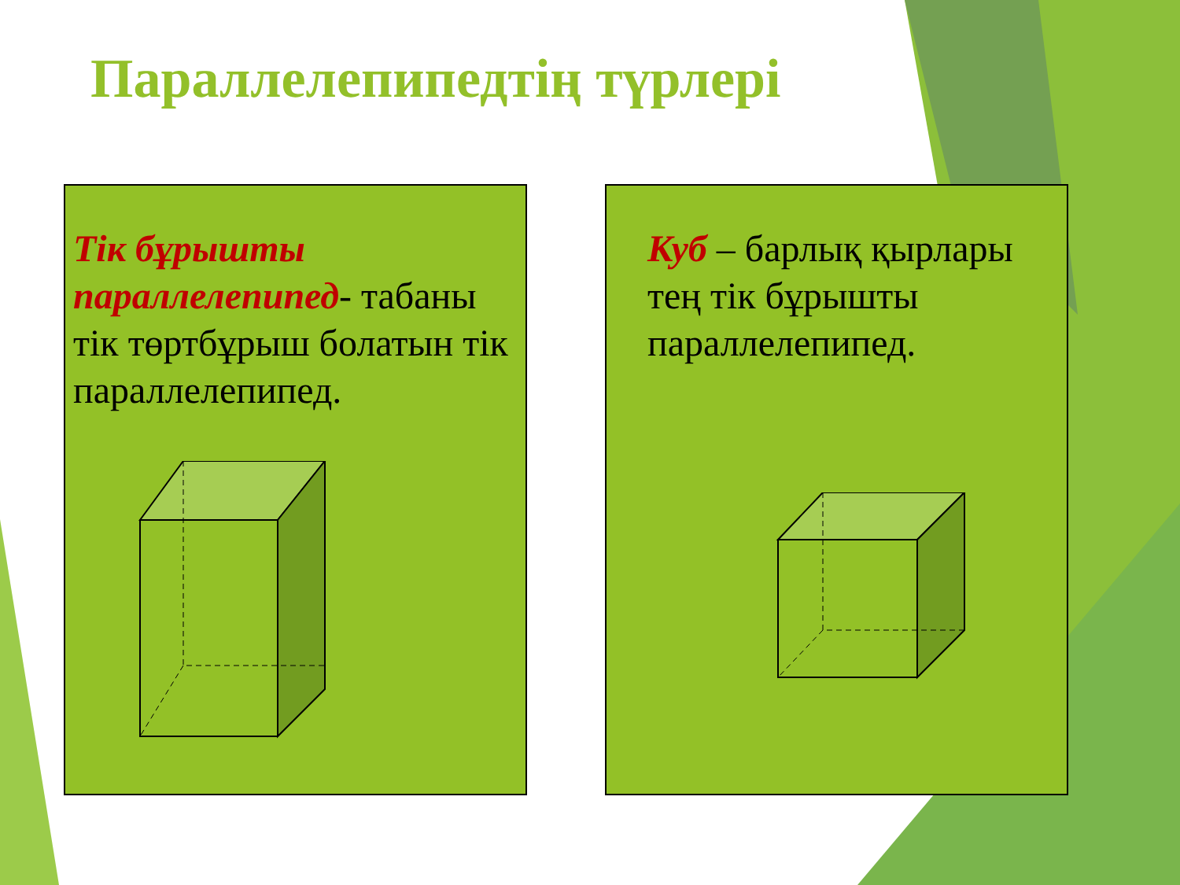Параллелепипедтің түрлері
Тік бұрышты параллелепипед- табаны тік төртбұрыш болатын тік параллелепипед.
Куб – барлық қырлары тең тік бұрышты параллелепипед.